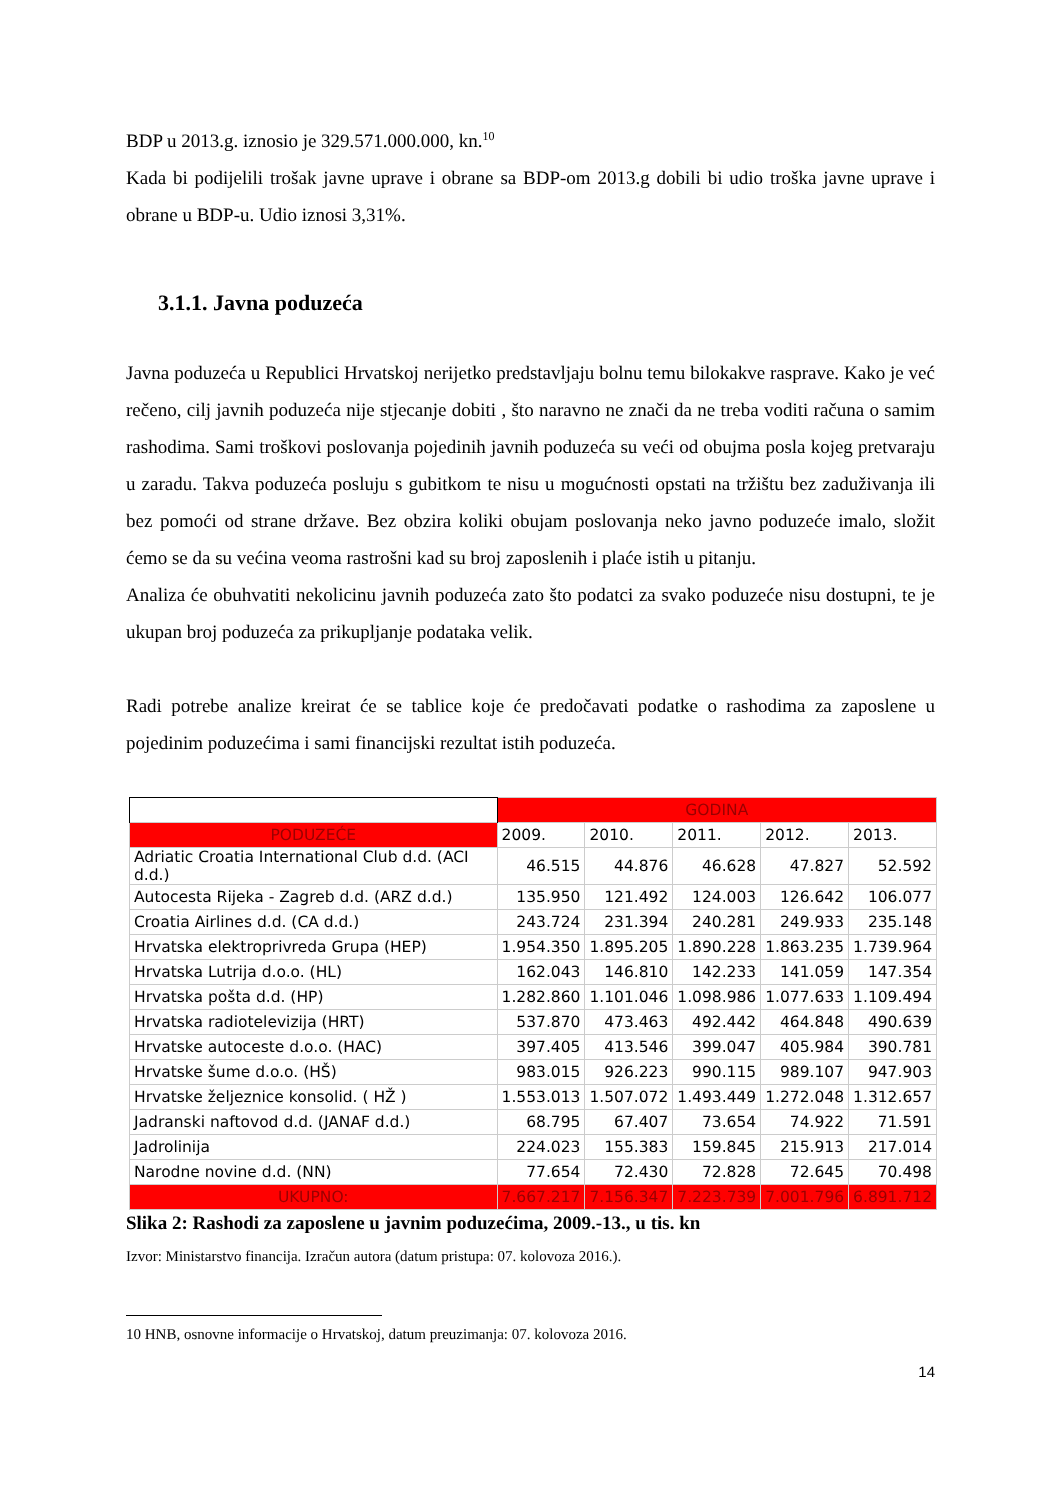BDP u 2013.g. iznosio je 329.571.000.000, kn.<sup>10</sup>
Kada bi podijelili trošak javne uprave i obrane sa BDP-om 2013.g dobili bi udio troška javne uprave i obrane u BDP-u. Udio iznosi 3,31%.
3.1.1. Javna poduzeća
Javna poduzeća u Republici Hrvatskoj nerijetko predstavljaju bolnu temu bilokakve rasprave. Kako je već rečeno, cilj javnih poduzeća nije stjecanje dobiti , što naravno ne znači da ne treba voditi računa o samim rashodima. Sami troškovi poslovanja pojedinih javnih poduzeća su veći od obujma posla kojeg pretvaraju u zaradu. Takva poduzeća posluju s gubitkom te nisu u mogućnosti opstati na tržištu bez zaduživanja ili bez pomoći od strane države. Bez obzira koliki obujam poslovanja neko javno poduzeće imalo, složit ćemo se da su većina veoma rastrošni kad su broj zaposlenih i plaće istih u pitanju.
Analiza će obuhvatiti nekolicinu javnih poduzeća zato što podatci za svako poduzeće nisu dostupni, te je ukupan broj poduzeća za prikupljanje podataka velik.
Radi potrebe analize kreirat će se tablice koje će predočavati podatke o rashodima za zaposlene u pojedinim poduzećima i sami financijski rezultat istih poduzeća.
| | GODINA | | | | |
| --- | --- | --- | --- | --- | --- |
| PODUZEĆE | 2009. | 2010. | 2011. | 2012. | 2013. |
| Adriatic Croatia International Club d.d. (ACI d.d.) | 46.515 | 44.876 | 46.628 | 47.827 | 52.592 |
| Autocesta Rijeka - Zagreb d.d. (ARZ d.d.) | 135.950 | 121.492 | 124.003 | 126.642 | 106.077 |
| Croatia Airlines d.d. (CA d.d.) | 243.724 | 231.394 | 240.281 | 249.933 | 235.148 |
| Hrvatska elektroprivreda Grupa (HEP) | 1.954.350 | 1.895.205 | 1.890.228 | 1.863.235 | 1.739.964 |
| Hrvatska Lutrija d.o.o. (HL) | 162.043 | 146.810 | 142.233 | 141.059 | 147.354 |
| Hrvatska pošta d.d. (HP) | 1.282.860 | 1.101.046 | 1.098.986 | 1.077.633 | 1.109.494 |
| Hrvatska radiotelevizija (HRT) | 537.870 | 473.463 | 492.442 | 464.848 | 490.639 |
| Hrvatske autoceste d.o.o. (HAC) | 397.405 | 413.546 | 399.047 | 405.984 | 390.781 |
| Hrvatske šume d.o.o. (HŠ) | 983.015 | 926.223 | 990.115 | 989.107 | 947.903 |
| Hrvatske željeznice konsolid. ( HŽ ) | 1.553.013 | 1.507.072 | 1.493.449 | 1.272.048 | 1.312.657 |
| Jadranski naftovod d.d. (JANAF d.d.) | 68.795 | 67.407 | 73.654 | 74.922 | 71.591 |
| Jadrolinija | 224.023 | 155.383 | 159.845 | 215.913 | 217.014 |
| Narodne novine d.d. (NN) | 77.654 | 72.430 | 72.828 | 72.645 | 70.498 |
| UKUPNO: | 7.667.217 | 7.156.347 | 7.223.739 | 7.001.796 | 6.891.712 |
Slika 2: Rashodi za zaposlene u javnim poduzećima, 2009.-13., u tis. kn
Izvor: Ministarstvo financija. Izračun autora (datum pristupa: 07. kolovoza 2016.).
10 HNB, osnovne informacije o Hrvatskoj, datum preuzimanja: 07. kolovoza 2016.
14